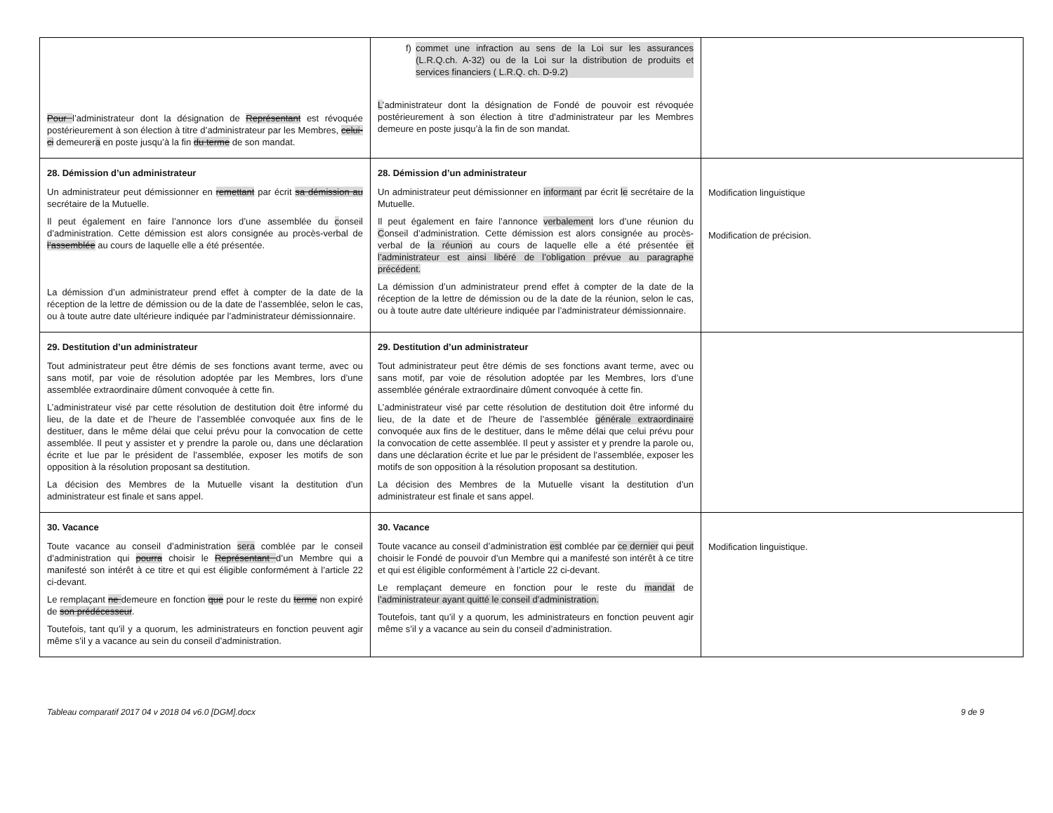| Pour l’administrateur dont la désignation de Représentant est révoquée postérieurement à son élection à titre d’administrateur par les Membres, celui-ci demeurer a en poste jusqu’à la fin du terme de son mandat. | f) commet une infraction au sens de la Loi sur les assurances (L.R.Q.ch. A-32) ou de la Loi sur la distribution de produits et services financiers ( L.R.Q. ch. D-9.2) L ’administrateur dont la désignation de Fondé de pouvoir est révoquée postérieurement à son élection à titre d’administrateur par les Membres demeure en poste jusqu’à la fin de son mandat. | |
| 28. Démission d’un administrateur Un administrateur peut démissionner en remettant par écrit sa démission au secrétaire de la Mutuelle. Il peut également en faire l’annonce lors d’une assemblée du c onseil d’administration. Cette démission est alors consignée au procès-verbal de l’assemblée au cours de laquelle elle a été présentée. La démission d’un administrateur prend effet à compter de la date de la réception de la lettre de démission ou de la date de l’assemblée, selon le cas, ou à toute autre date ultérieure indiquée par l’administrateur démissionnaire. | 28. Démission d’un administrateur Un administrateur peut démissionner en informant par écrit le secrétaire de la Mutuelle. Il peut également en faire l’annonce verbalement lors d’une réunion du C onseil d’administration. Cette démission est alors consignée au procès-verbal de la réunion au cours de laquelle elle a été présentée et l’administrateur est ainsi libéré de l’obligation prévue au paragraphe précédent. La démission d’un administrateur prend effet à compter de la date de la réception de la lettre de démission ou de la date de la réunion, selon le cas, ou à toute autre date ultérieure indiquée par l’administrateur démissionnaire. | Modification linguistique Modification de précision. |
| 29. Destitution d’un administrateur Tout administrateur peut être démis de ses fonctions avant terme, avec ou sans motif, par voie de résolution adoptée par les Membres, lors d’une assemblée extraordinaire dûment convoquée à cette fin. L’administrateur visé par cette résolution de destitution doit être informé du lieu, de la date et de l’heure de l’assemblée convoquée aux fins de le destituer, dans le même délai que celui prévu pour la convocation de cette assemblée. Il peut y assister et y prendre la parole ou, dans une déclaration écrite et lue par le président de l’assemblée, exposer les motifs de son opposition à la résolution proposant sa destitution. La décision des Membres de la Mutuelle visant la destitution d’un administrateur est finale et sans appel. | 29. Destitution d’un administrateur Tout administrateur peut être démis de ses fonctions avant terme, avec ou sans motif, par voie de résolution adoptée par les Membres, lors d’une assemblée générale extraordinaire dûment convoquée à cette fin. L’administrateur visé par cette résolution de destitution doit être informé du lieu, de la date et de l’heure de l’assemblée générale extraordinaire convoquée aux fins de le destituer, dans le même délai que celui prévu pour la convocation de cette assemblée. Il peut y assister et y prendre la parole ou, dans une déclaration écrite et lue par le président de l’assemblée, exposer les motifs de son opposition à la résolution proposant sa destitution. La décision des Membres de la Mutuelle visant la destitution d’un administrateur est finale et sans appel. | |
| 30. Vacance Toute vacance au conseil d’administration sera comblée par le conseil d’administration qui pourra choisir le Représentant d’un Membre qui a manifesté son intérêt à ce titre et qui est éligible conformément à l’article 22 ci-devant. Le remplaçant ne demeure en fonction que pour le reste du terme non expiré de son prédécesseur . Toutefois, tant qu’il y a quorum, les administrateurs en fonction peuvent agir même s’il y a vacance au sein du conseil d’administration. | 30. Vacance Toute vacance au conseil d’administration est comblée par ce dernier qui peut choisir le Fondé de pouvoir d’un Membre qui a manifesté son intérêt à ce titre et qui est éligible conformément à l’article 22 ci-devant. Le remplaçant demeure en fonction pour le reste du mandat de l’administrateur ayant quitté le conseil d’administration. Toutefois, tant qu’il y a quorum, les administrateurs en fonction peuvent agir même s’il y a vacance au sein du conseil d’administration. | Modification linguistique. |
Tableau comparatif 2017 04 v 2018 04 v6.0 [DGM].docx 9 de 9